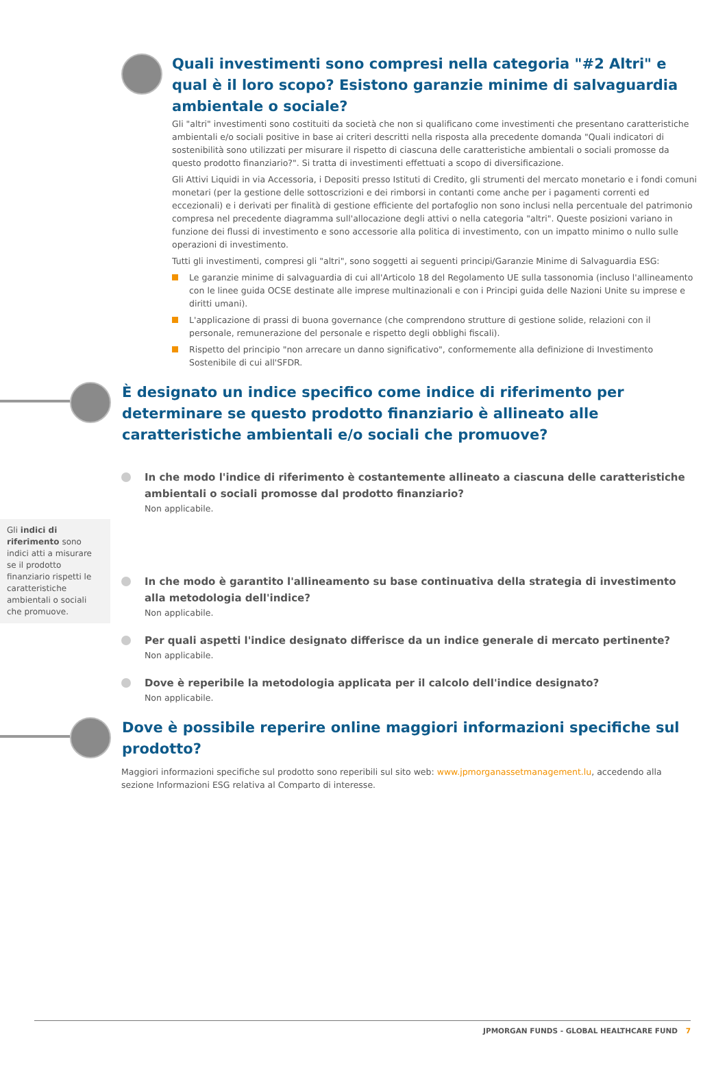Quali investimenti sono compresi nella categoria "#2 Altri" e qual è il loro scopo? Esistono garanzie minime di salvaguardia ambientale o sociale?
Gli "altri" investimenti sono costituiti da società che non si qualificano come investimenti che presentano caratteristiche ambientali e/o sociali positive in base ai criteri descritti nella risposta alla precedente domanda "Quali indicatori di sostenibilità sono utilizzati per misurare il rispetto di ciascuna delle caratteristiche ambientali o sociali promosse da questo prodotto finanziario?". Si tratta di investimenti effettuati a scopo di diversificazione.
Gli Attivi Liquidi in via Accessoria, i Depositi presso Istituti di Credito, gli strumenti del mercato monetario e i fondi comuni monetari (per la gestione delle sottoscrizioni e dei rimborsi in contanti come anche per i pagamenti correnti ed eccezionali) e i derivati per finalità di gestione efficiente del portafoglio non sono inclusi nella percentuale del patrimonio compresa nel precedente diagramma sull'allocazione degli attivi o nella categoria "altri". Queste posizioni variano in funzione dei flussi di investimento e sono accessorie alla politica di investimento, con un impatto minimo o nullo sulle operazioni di investimento.
Tutti gli investimenti, compresi gli "altri", sono soggetti ai seguenti principi/Garanzie Minime di Salvaguardia ESG:
Le garanzie minime di salvaguardia di cui all'Articolo 18 del Regolamento UE sulla tassonomia (incluso l'allineamento con le linee guida OCSE destinate alle imprese multinazionali e con i Principi guida delle Nazioni Unite su imprese e diritti umani).
L'applicazione di prassi di buona governance (che comprendono strutture di gestione solide, relazioni con il personale, remunerazione del personale e rispetto degli obblighi fiscali).
Rispetto del principio "non arrecare un danno significativo", conformemente alla definizione di Investimento Sostenibile di cui all'SFDR.
È designato un indice specifico come indice di riferimento per determinare se questo prodotto finanziario è allineato alle caratteristiche ambientali e/o sociali che promuove?
Gli indici di riferimento sono indici atti a misurare se il prodotto finanziario rispetti le caratteristiche ambientali o sociali che promuove.
In che modo l'indice di riferimento è costantemente allineato a ciascuna delle caratteristiche ambientali o sociali promosse dal prodotto finanziario?
Non applicabile.
In che modo è garantito l'allineamento su base continuativa della strategia di investimento alla metodologia dell'indice?
Non applicabile.
Per quali aspetti l'indice designato differisce da un indice generale di mercato pertinente?
Non applicabile.
Dove è reperibile la metodologia applicata per il calcolo dell'indice designato?
Non applicabile.
Dove è possibile reperire online maggiori informazioni specifiche sul prodotto?
Maggiori informazioni specifiche sul prodotto sono reperibili sul sito web: www.jpmorganassetmanagement.lu, accedendo alla sezione Informazioni ESG relativa al Comparto di interesse.
JPMORGAN FUNDS - GLOBAL HEALTHCARE FUND 7